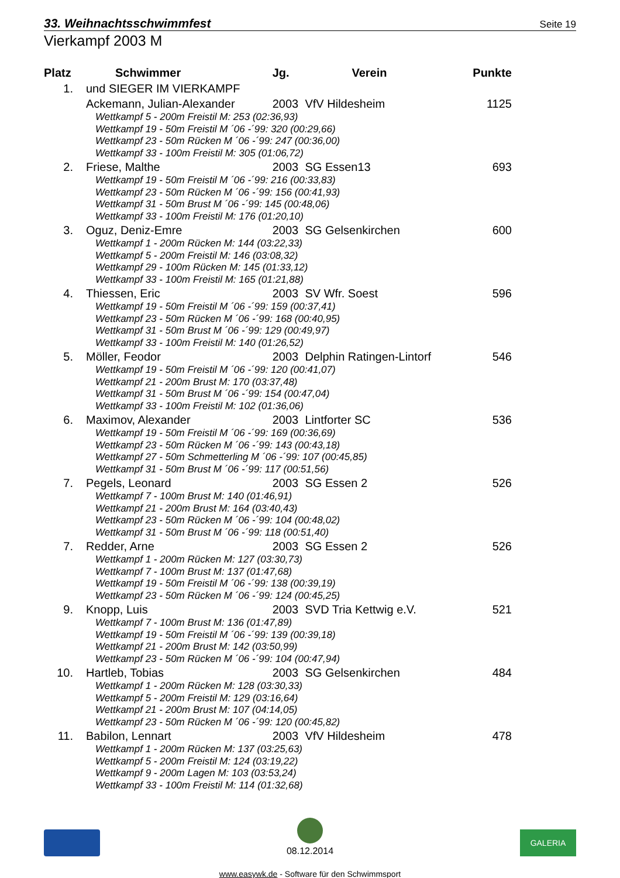33. Weihnachtsschwimmfest Seite 19
Vierkampf 2003 M
| Platz | Schwimmer | Jg. | Verein | Punkte |
| --- | --- | --- | --- | --- |
| 1. | und SIEGER IM VIERKAMPF | | | |
| | Ackemann, Julian-Alexander | 2003 | VfV Hildesheim | 1125 |
| | Wettkampf 5 - 200m Freistil M: 253 (02:36,93) | | | |
| | Wettkampf 19 - 50m Freistil M ´06 -´99: 320 (00:29,66) | | | |
| | Wettkampf 23 - 50m Rücken M ´06 -´99: 247 (00:36,00) | | | |
| | Wettkampf 33 - 100m Freistil M: 305 (01:06,72) | | | |
| 2. | Friese, Malthe | 2003 | SG Essen13 | 693 |
| | Wettkampf 19 - 50m Freistil M ´06 -´99: 216 (00:33,83) | | | |
| | Wettkampf 23 - 50m Rücken M ´06 -´99: 156 (00:41,93) | | | |
| | Wettkampf 31 - 50m Brust M ´06 -´99: 145 (00:48,06) | | | |
| | Wettkampf 33 - 100m Freistil M: 176 (01:20,10) | | | |
| 3. | Oguz, Deniz-Emre | 2003 | SG Gelsenkirchen | 600 |
| | Wettkampf 1 - 200m Rücken M: 144 (03:22,33) | | | |
| | Wettkampf 5 - 200m Freistil M: 146 (03:08,32) | | | |
| | Wettkampf 29 - 100m Rücken M: 145 (01:33,12) | | | |
| | Wettkampf 33 - 100m Freistil M: 165 (01:21,88) | | | |
| 4. | Thiessen, Eric | 2003 | SV Wfr. Soest | 596 |
| | Wettkampf 19 - 50m Freistil M ´06 -´99: 159 (00:37,41) | | | |
| | Wettkampf 23 - 50m Rücken M ´06 -´99: 168 (00:40,95) | | | |
| | Wettkampf 31 - 50m Brust M ´06 -´99: 129 (00:49,97) | | | |
| | Wettkampf 33 - 100m Freistil M: 140 (01:26,52) | | | |
| 5. | Möller, Feodor | 2003 | Delphin Ratingen-Lintorf | 546 |
| | Wettkampf 19 - 50m Freistil M ´06 -´99: 120 (00:41,07) | | | |
| | Wettkampf 21 - 200m Brust M: 170 (03:37,48) | | | |
| | Wettkampf 31 - 50m Brust M ´06 -´99: 154 (00:47,04) | | | |
| | Wettkampf 33 - 100m Freistil M: 102 (01:36,06) | | | |
| 6. | Maximov, Alexander | 2003 | Lintforter SC | 536 |
| | Wettkampf 19 - 50m Freistil M ´06 -´99: 169 (00:36,69) | | | |
| | Wettkampf 23 - 50m Rücken M ´06 -´99: 143 (00:43,18) | | | |
| | Wettkampf 27 - 50m Schmetterling M ´06 -´99: 107 (00:45,85) | | | |
| | Wettkampf 31 - 50m Brust M ´06 -´99: 117 (00:51,56) | | | |
| 7. | Pegels, Leonard | 2003 | SG Essen 2 | 526 |
| | Wettkampf 7 - 100m Brust M: 140 (01:46,91) | | | |
| | Wettkampf 21 - 200m Brust M: 164 (03:40,43) | | | |
| | Wettkampf 23 - 50m Rücken M ´06 -´99: 104 (00:48,02) | | | |
| | Wettkampf 31 - 50m Brust M ´06 -´99: 118 (00:51,40) | | | |
| 7. | Redder, Arne | 2003 | SG Essen 2 | 526 |
| | Wettkampf 1 - 200m Rücken M: 127 (03:30,73) | | | |
| | Wettkampf 7 - 100m Brust M: 137 (01:47,68) | | | |
| | Wettkampf 19 - 50m Freistil M ´06 -´99: 138 (00:39,19) | | | |
| | Wettkampf 23 - 50m Rücken M ´06 -´99: 124 (00:45,25) | | | |
| 9. | Knopp, Luis | 2003 | SVD Tria Kettwig e.V. | 521 |
| | Wettkampf 7 - 100m Brust M: 136 (01:47,89) | | | |
| | Wettkampf 19 - 50m Freistil M ´06 -´99: 139 (00:39,18) | | | |
| | Wettkampf 21 - 200m Brust M: 142 (03:50,99) | | | |
| | Wettkampf 23 - 50m Rücken M ´06 -´99: 104 (00:47,94) | | | |
| 10. | Hartleb, Tobias | 2003 | SG Gelsenkirchen | 484 |
| | Wettkampf 1 - 200m Rücken M: 128 (03:30,33) | | | |
| | Wettkampf 5 - 200m Freistil M: 129 (03:16,64) | | | |
| | Wettkampf 21 - 200m Brust M: 107 (04:14,05) | | | |
| | Wettkampf 23 - 50m Rücken M ´06 -´99: 120 (00:45,82) | | | |
| 11. | Babilon, Lennart | 2003 | VfV Hildesheim | 478 |
| | Wettkampf 1 - 200m Rücken M: 137 (03:25,63) | | | |
| | Wettkampf 5 - 200m Freistil M: 124 (03:19,22) | | | |
| | Wettkampf 9 - 200m Lagen M: 103 (03:53,24) | | | |
| | Wettkampf 33 - 100m Freistil M: 114 (01:32,68) | | | |
08.12.2014
GALERIA
www.easywk.de - Software für den Schwimmsport